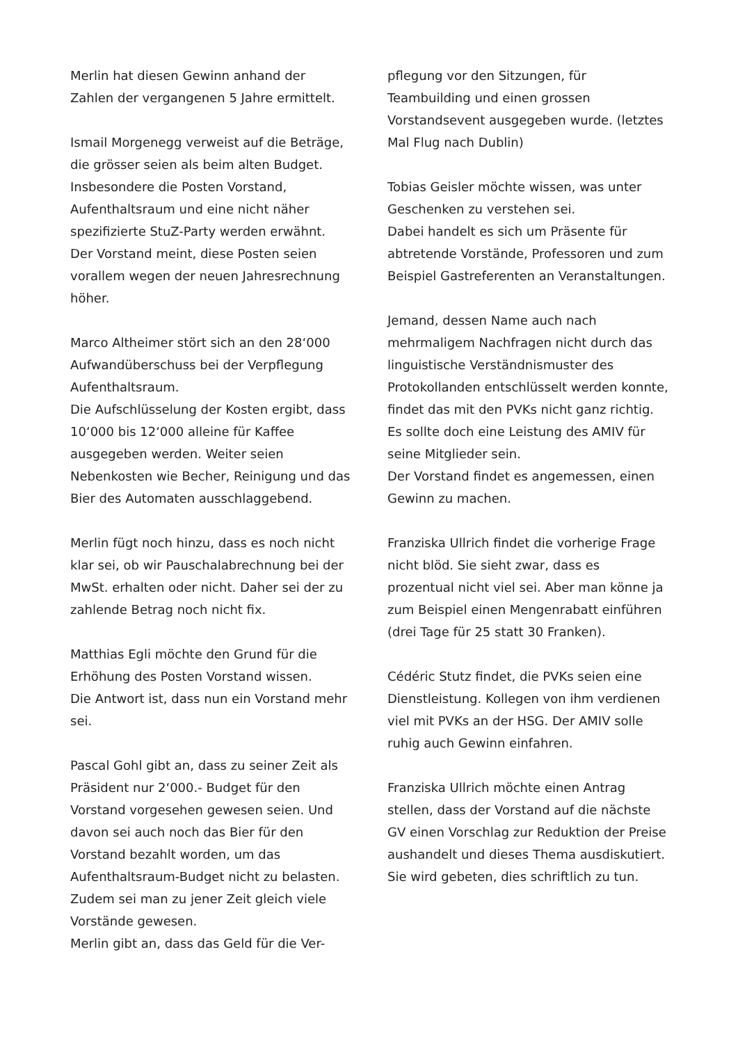Merlin hat diesen Gewinn anhand der Zahlen der vergangenen 5 Jahre ermittelt.
Ismail Morgenegg verweist auf die Beträge, die grösser seien als beim alten Budget. Insbesondere die Posten Vorstand, Aufenthaltsraum und eine nicht näher spezifizierte StuZ-Party werden erwähnt.
Der Vorstand meint, diese Posten seien vorallem wegen der neuen Jahresrechnung höher.
Marco Altheimer stört sich an den 28‘000 Aufwandüberschuss bei der Verpflegung Aufenthaltsraum.
Die Aufschlüsselung der Kosten ergibt, dass 10‘000 bis 12‘000 alleine für Kaffee ausgegeben werden. Weiter seien Nebenkosten wie Becher, Reinigung und das Bier des Automaten ausschlaggebend.
Merlin fügt noch hinzu, dass es noch nicht klar sei, ob wir Pauschalabrechnung bei der MwSt. erhalten oder nicht. Daher sei der zu zahlende Betrag noch nicht fix.
Matthias Egli möchte den Grund für die Erhöhung des Posten Vorstand wissen.
Die Antwort ist, dass nun ein Vorstand mehr sei.
Pascal Gohl gibt an, dass zu seiner Zeit als Präsident nur 2‘000.- Budget für den Vorstand vorgesehen gewesen seien. Und davon sei auch noch das Bier für den Vorstand bezahlt worden, um das Aufenthaltsraum-Budget nicht zu belasten. Zudem sei man zu jener Zeit gleich viele Vorstände gewesen.
Merlin gibt an, dass das Geld für die Ver-
pflegung vor den Sitzungen, für Teambuilding und einen grossen Vorstandsevent ausgegeben wurde. (letztes Mal Flug nach Dublin)
Tobias Geisler möchte wissen, was unter Geschenken zu verstehen sei.
Dabei handelt es sich um Präsente für abtretende Vorstände, Professoren und zum Beispiel Gastreferenten an Veranstaltungen.
Jemand, dessen Name auch nach mehrmaligem Nachfragen nicht durch das linguistische Verständnismuster des Protokollanden entschlüsselt werden konnte, findet das mit den PVKs nicht ganz richtig. Es sollte doch eine Leistung des AMIV für seine Mitglieder sein.
Der Vorstand findet es angemessen, einen Gewinn zu machen.
Franziska Ullrich findet die vorherige Frage nicht blöd. Sie sieht zwar, dass es prozentual nicht viel sei. Aber man könne ja zum Beispiel einen Mengenrabatt einführen (drei Tage für 25 statt 30 Franken).
Cédéric Stutz findet, die PVKs seien eine Dienstleistung. Kollegen von ihm verdienen viel mit PVKs an der HSG. Der AMIV solle ruhig auch Gewinn einfahren.
Franziska Ullrich möchte einen Antrag stellen, dass der Vorstand auf die nächste GV einen Vorschlag zur Reduktion der Preise aushandelt und dieses Thema ausdiskutiert. Sie wird gebeten, dies schriftlich zu tun.